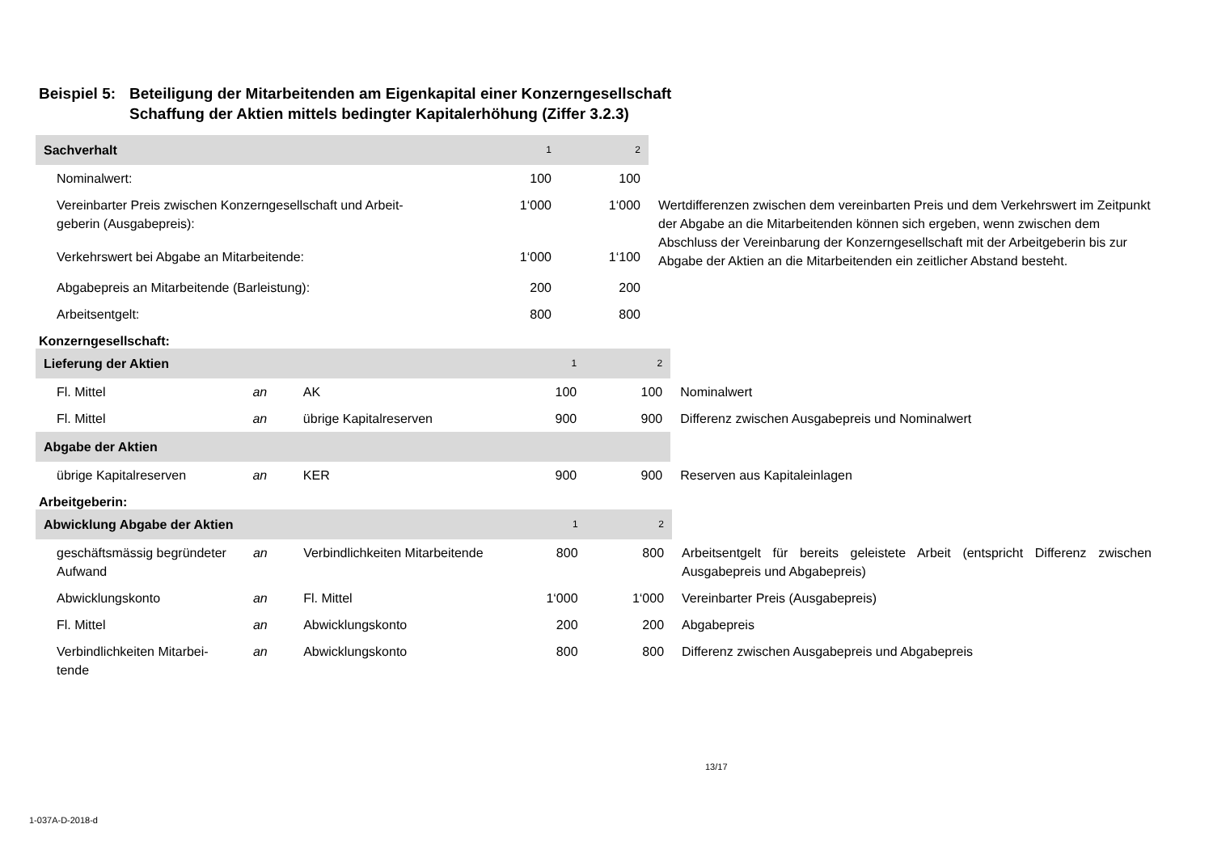Beispiel 5: Beteiligung der Mitarbeitenden am Eigenkapital einer Konzerngesellschaft
Schaffung der Aktien mittels bedingter Kapitalerhöhung (Ziffer 3.2.3)
| Sachverhalt | 1 | 2 | |
| Nominalwert: | 100 | 100 | |
| Vereinbarter Preis zwischen Konzerngesellschaft und Arbeit- geberin (Ausgabepreis): | 1‘000 | 1‘000 | Wertdifferenzen zwischen dem vereinbarten Preis und dem Verkehrswert im Zeitpunkt der Abgabe an die Mitarbeitenden können sich ergeben, wenn zwischen dem Abschluss der Vereinbarung der Konzerngesellschaft mit der Arbeitgeberin bis zur Abgabe der Aktien an die Mitarbeitenden ein zeitlicher Abstand besteht. |
| Verkehrswert bei Abgabe an Mitarbeitende: | 1‘000 | 1‘100 | |
| Abgabepreis an Mitarbeitende (Barleistung): | 200 | 200 | |
| Arbeitsentgelt: | 800 | 800 | |
Konzerngesellschaft:
| Lieferung der Aktien | | | 1 | 2 | |
| Fl. Mittel | an | AK | 100 | 100 | Nominalwert |
| Fl. Mittel | an | übrige Kapitalreserven | 900 | 900 | Differenz zwischen Ausgabepreis und Nominalwert |
| Abgabe der Aktien | | | | | |
| übrige Kapitalreserven | an | KER | 900 | 900 | Reserven aus Kapitaleinlagen |
Arbeitgeberin:
| Abwicklung Abgabe der Aktien | | | 1 | 2 | |
| geschäftsmässig begründeter Aufwand | an | Verbindlichkeiten Mitarbeitende | 800 | 800 | Arbeitsentgelt für bereits geleistete Arbeit (entspricht Differenz zwischen Ausgabepreis und Abgabepreis) |
| Abwicklungskonto | an | Fl. Mittel | 1‘000 | 1‘000 | Vereinbarter Preis (Ausgabepreis) |
| Fl. Mittel | an | Abwicklungskonto | 200 | 200 | Abgabepreis |
| Verbindlichkeiten Mitarbei- tende | an | Abwicklungskonto | 800 | 800 | Differenz zwischen Ausgabepreis und Abgabepreis |
13/17
1-037A-D-2018-d